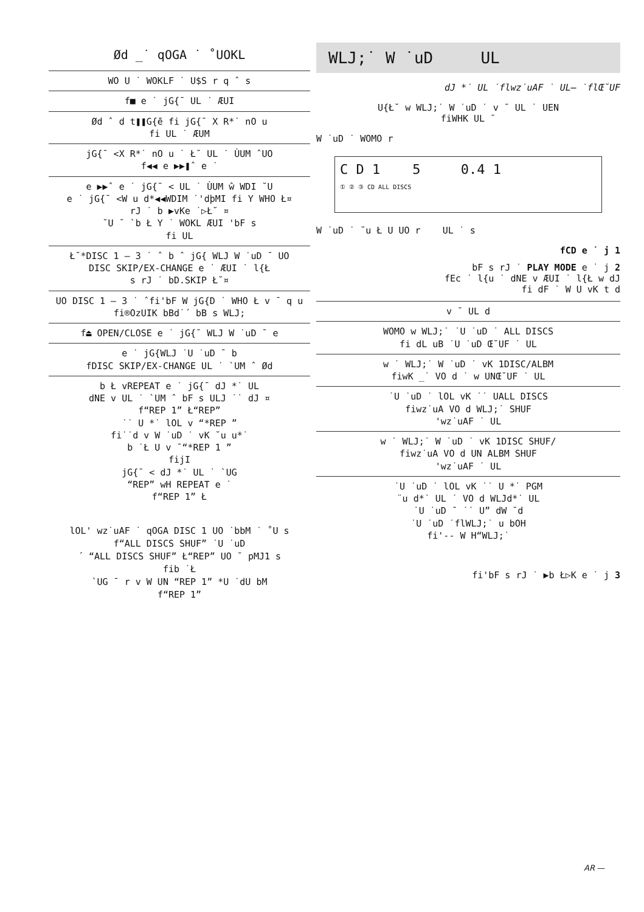Ød _˙ qOGA ˙ ˚UOKL
| WO U ˙ WOKLF ˙ U$S r q ˆ s |
| f■ e ˙ jG{¯ UL ˙ ÆUI |
| Ød ˆ d t❚❚G{ē fi jG{¯ X R*˙ nO u fi UL ˙ ÆUM |
| jG{¯ <X R*˙ nO u ˙ Ł˘ UL ˙ ÙUM ˆUO f◀◀ e ▶▶❚ˆ e ˙ |
| e ▶▶ˆ e ˙ jG{¯ < UL ˙ ÙUM ŵ WDI ˘U e ˙ jG{¯ <W u d*◀◀WDIM ˙'dþMI fi Y WHO Ł¤ rJ ˙ b ▶vKe ˙▷Ł˘ ¤ ˘U ¯ `b Ł Y ˙ WOKL ÆUI 'bF s fi UL |
| Ł˘*DISC 1 – 3 ˙ ˆ b ˆ jG{ WLJ W ˙uD ¯ UO DISC SKIP/EX-CHANGE e ˙ ÆUI ˙ l{Ł s rJ ˙ bD.SKIP Ł˘¤ |
| UO DISC 1 – 3 ˙ ˆfi'bF W jG{D ˙ WHO Ł v ¯ q u fi®OzUIK bBd˙´ bB s WLJ; |
| f⏏ OPEN/CLOSE e ˙ jG{¯ WLJ W ˙uD ¯ e |
| e ˙ jG{WLJ ˙U ˙uD ¯ b fDISC SKIP/EX-CHANGE UL ˙ `UM ˆ Ød |
| b Ł vREPEAT e ˙ jG{¯ dJ *˙ UL dNE v UL ˙ `UM ˆ bF s ULJ ˙˙ dJ ¤ f“REP 1” Ł“REP” ˙˙ U *˙ lOL v “*REP ” fi˙˙d v W ˙uD ˙ vK ˘u u*˙ b ˙Ł U v ¯“*REP 1 ” fijI jG{¯ < dJ *˙ UL ˙ `UG “REP” wH REPEAT e ˙ f“REP 1” Ł |
lOL' wz˙uAF ˙ qOGA DISC 1 UO ˙bbM ˙ ˚U s
f“ALL DISCS SHUF” ˙U ˙uD
´ “ALL DISCS SHUF” Ł“REP” UO ¯ pMJ1 s
fib ˙Ł
`UG ¯ r v W UN “REP 1” *U ˙dU bM
f“REP 1”
WLJ;˙ W ˙uD UL
dJ *˙ UL ˙flwz˙uAF ˙ UL— ˙flŒ˘UF
U{Ł˘ w WLJ;˙ W ˙uD ˙ v ¯ UL ˙ UEN
fiWHK UL ¯
W ˙uD ˙ WOMO r
C D 1 5 0.4 1
① ② ③ CD ALL DISCS
W ˙uD ˙ ˘u Ł U UO r UL ˙ s
fCD e ˙ j 1
bF s rJ ˙ PLAY MODE e ˙ j 2
fEc ˙ l{u ˙ dNE v ÆUI ˙ l{Ł w dJ
fi dF ˙ W U vK t d
| v ¯ UL d |
| WOMO w WLJ;˙ ˙U ˙uD ˙ ALL DISCS fi dL uB ˙U ˙uD Œ˘UF ˙ UL |
| w ˙ WLJ;˙ W ˙uD ˙ vK 1DISC/ALBM fiwK _˙ VO d ˙ w UNŒ˘UF ˙ UL |
| ˙U ˙uD ˙ lOL vK ˙˙ UALL DISCS fiwz˙uA VO d WLJ;˙ SHUF 'wz˙uAF ˙ UL |
| w ˙ WLJ;˙ W ˙uD ˙ vK 1DISC SHUF/ fiwz˙uA VO d UN ALBM SHUF 'wz˙uAF ˙ UL |
| ˙U ˙uD ˙ lOL vK ˙˙ U *˙ PGM ¨u d*˙ UL ˙ VO d WLJd*˙ UL ˙U ˙uD ¯ ˙˙ U” dW ¯d ˙U ˙uD ˙flWLJ;˙ u bOH fi'-- W H“WLJ;˙ |
fi'bF s rJ ˙ ▶b Ł▷K e ˙ j 3
AR —